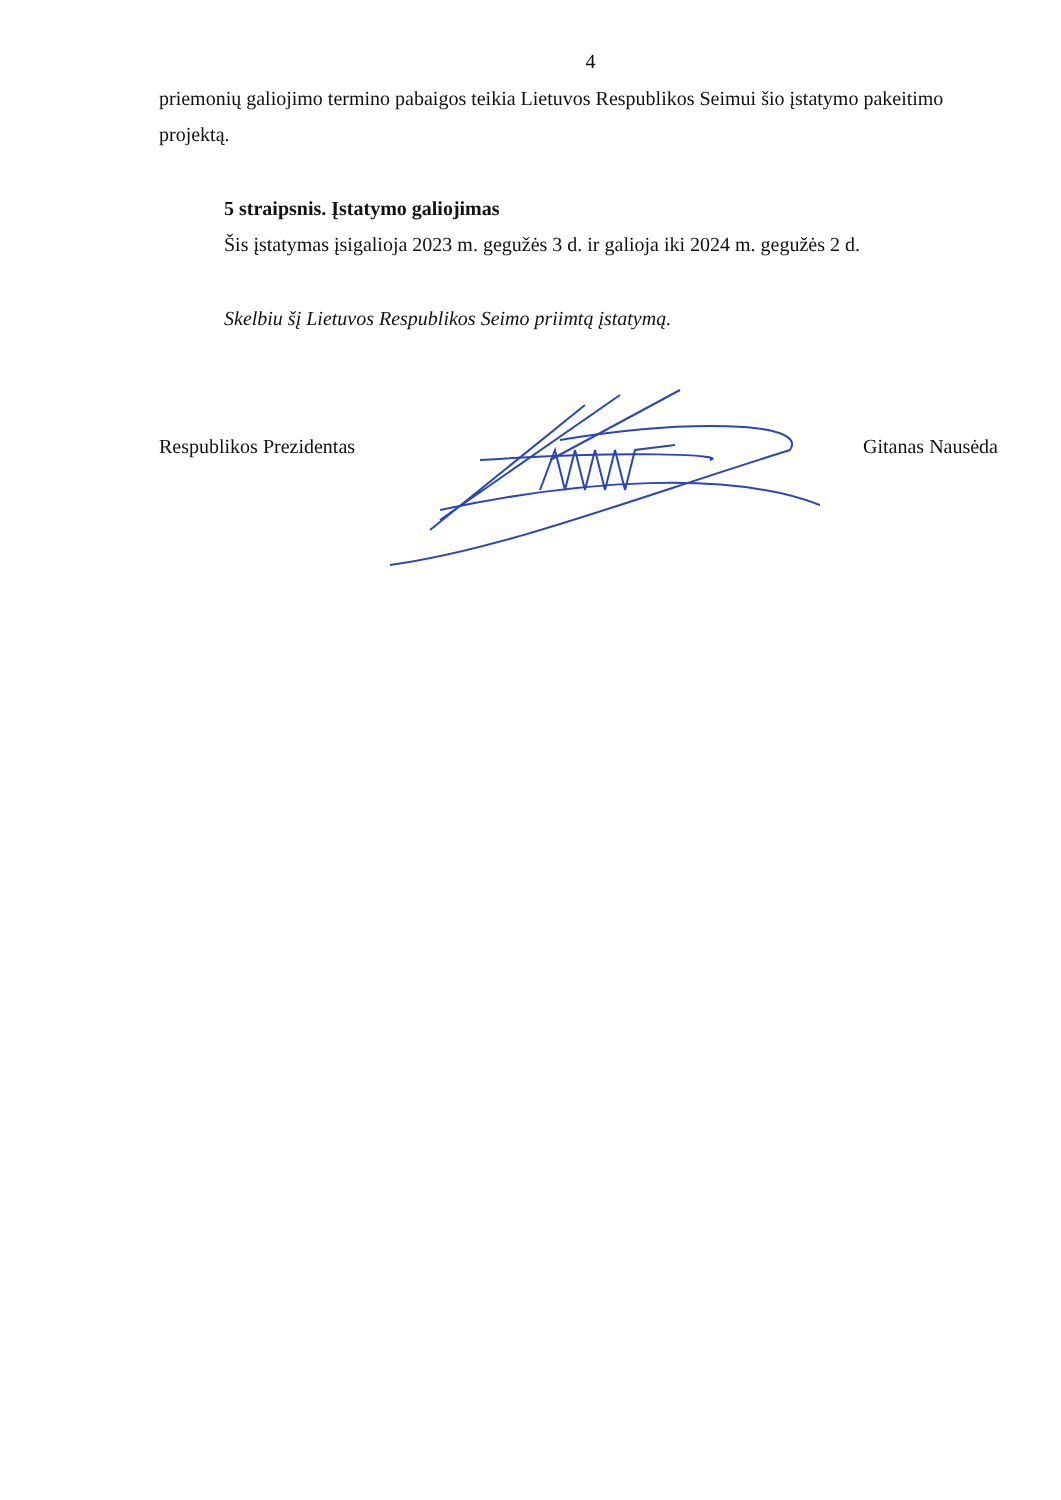4
priemonių galiojimo termino pabaigos teikia Lietuvos Respublikos Seimui šio įstatymo pakeitimo projektą.
5 straipsnis. Įstatymo galiojimas
Šis įstatymas įsigalioja 2023 m. gegužės 3 d. ir galioja iki 2024 m. gegužės 2 d.
Skelbiu šį Lietuvos Respublikos Seimo priimtą įstatymą.
Respublikos Prezidentas Gitanas Nausėda